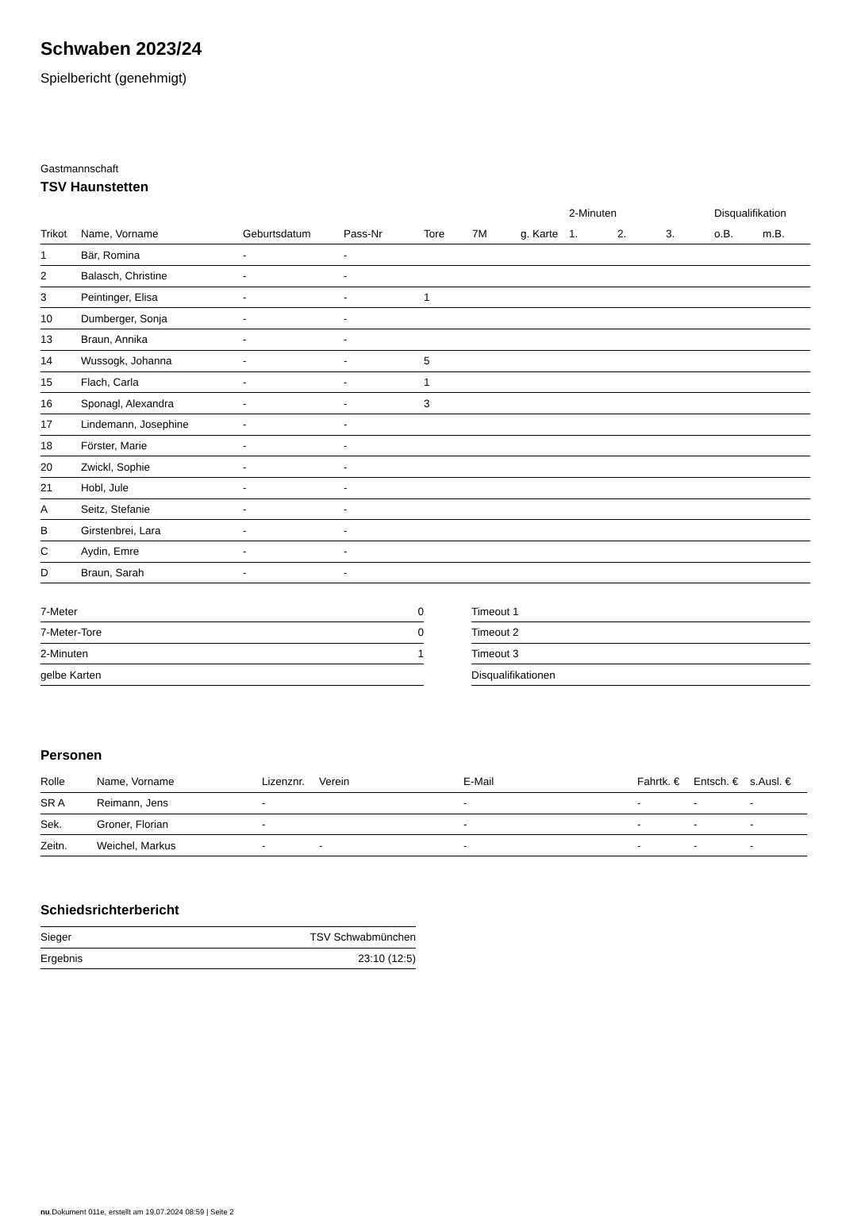Schwaben 2023/24
Spielbericht (genehmigt)
Gastmannschaft
TSV Haunstetten
| | | | | | | | 2-Minuten | | | Disqualifikation | |
| --- | --- | --- | --- | --- | --- | --- | --- | --- | --- | --- | --- |
| Trikot | Name, Vorname | Geburtsdatum | Pass-Nr | Tore | 7M | g. Karte | 1. | 2. | 3. | o.B. | m.B. |
| 1 | Bär, Romina | - | - | | | | | | | | |
| 2 | Balasch, Christine | - | - | | | | | | | | |
| 3 | Peintinger, Elisa | - | - | 1 | | | | | | | |
| 10 | Dumberger, Sonja | - | - | | | | | | | | |
| 13 | Braun, Annika | - | - | | | | | | | | |
| 14 | Wussogk, Johanna | - | - | 5 | | | | | | | |
| 15 | Flach, Carla | - | - | 1 | | | | | | | |
| 16 | Sponagl, Alexandra | - | - | 3 | | | | | | | |
| 17 | Lindemann, Josephine | - | - | | | | | | | | |
| 18 | Förster, Marie | - | - | | | | | | | | |
| 20 | Zwickl, Sophie | - | - | | | | | | | | |
| 21 | Hobl, Jule | - | - | | | | | | | | |
| A | Seitz, Stefanie | - | - | | | | | | | | |
| B | Girstenbrei, Lara | - | - | | | | | | | | |
| C | Aydin, Emre | - | - | | | | | | | | |
| D | Braun, Sarah | - | - | | | | | | | | |
| 7-Meter | 0 |
| 7-Meter-Tore | 0 |
| 2-Minuten | 1 |
| gelbe Karten | |
| Timeout 1 |
| Timeout 2 |
| Timeout 3 |
| Disqualifikationen |
Personen
| Rolle | Name, Vorname | Lizenznr. | Verein | E-Mail | Fahrtk. € | Entsch. € | s.Ausl. € |
| --- | --- | --- | --- | --- | --- | --- | --- |
| SR A | Reimann, Jens | - | | - | - | - | - |
| Sek. | Groner, Florian | - | | - | - | - | - |
| Zeitn. | Weichel, Markus | - | - | - | - | - | - |
Schiedsrichterbericht
| Sieger | TSV Schwabmünchen |
| Ergebnis | 23:10 (12:5) |
nu.Dokument 011e, erstellt am 19.07.2024 08:59 | Seite 2